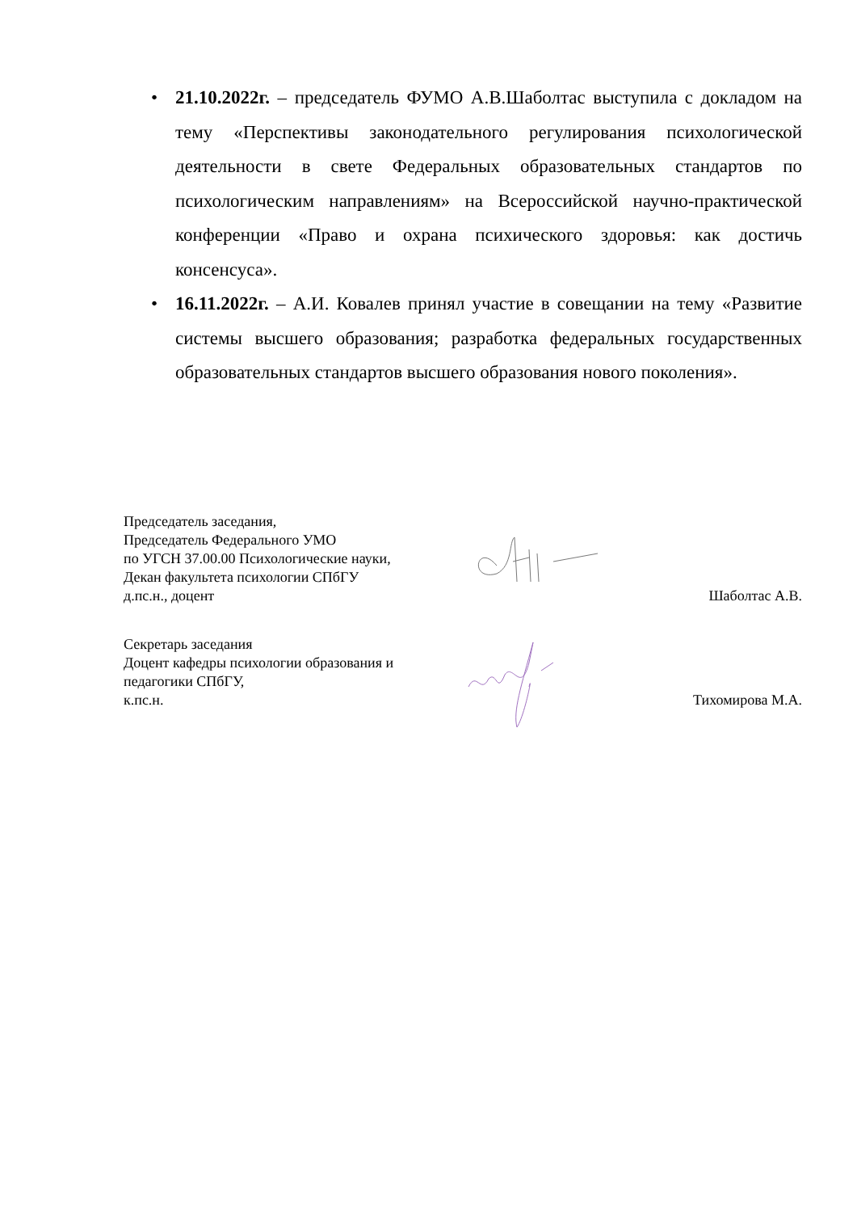• 21.10.2022г. – председатель ФУМО А.В.Шаболтас выступила с докладом на тему «Перспективы законодательного регулирования психологической деятельности в свете Федеральных образовательных стандартов по психологическим направлениям» на Всероссийской научно-практической конференции «Право и охрана психического здоровья: как достичь консенсуса».
• 16.11.2022г. – А.И. Ковалев принял участие в совещании на тему «Развитие системы высшего образования; разработка федеральных государственных образовательных стандартов высшего образования нового поколения».
Председатель заседания,
Председатель Федерального УМО
по УГСН 37.00.00 Психологические науки,
Декан факультета психологии СПбГУ
д.пс.н., доцент
Шаболтас А.В.
Секретарь заседания
Доцент кафедры психологии образования и
педагогики СПбГУ,
к.пс.н.
Тихомирова М.А.